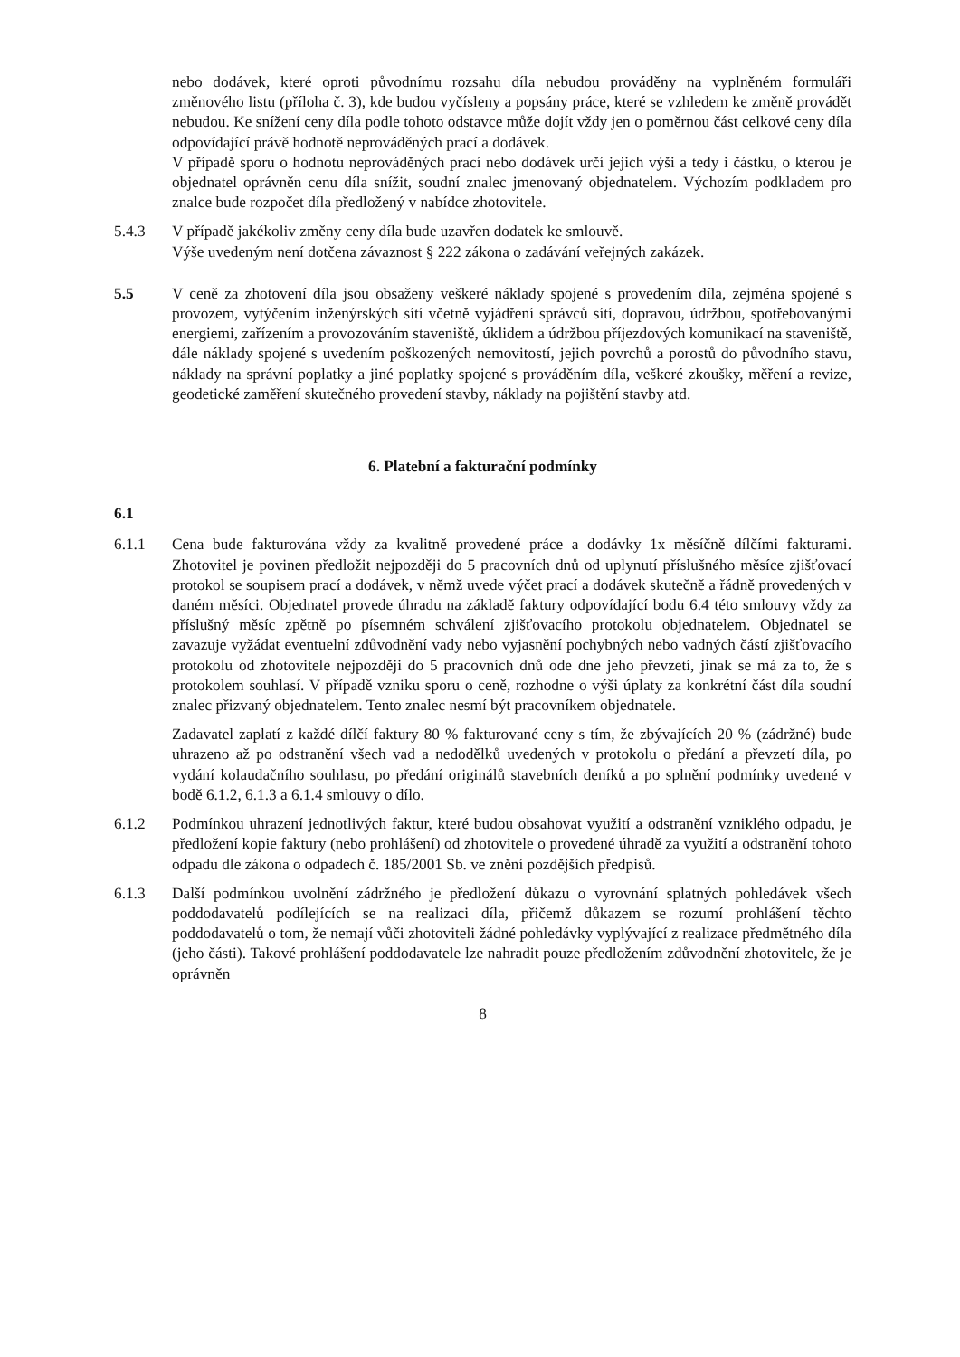nebo dodávek, které oproti původnímu rozsahu díla nebudou prováděny na vyplněném formuláři změnového listu (příloha č. 3), kde budou vyčísleny a popsány práce, které se vzhledem ke změně provádět nebudou. Ke snížení ceny díla podle tohoto odstavce může dojít vždy jen o poměrnou část celkové ceny díla odpovídající právě hodnotě neprováděných prací a dodávek.
V případě sporu o hodnotu neprováděných prací nebo dodávek určí jejich výši a tedy i částku, o kterou je objednatel oprávněn cenu díla snížit, soudní znalec jmenovaný objednatelem. Výchozím podkladem pro znalce bude rozpočet díla předložený v nabídce zhotovitele.
5.4.3 V případě jakékoliv změny ceny díla bude uzavřen dodatek ke smlouvě.
Výše uvedeným není dotčena závaznost § 222 zákona o zadávání veřejných zakázek.
5.5 V ceně za zhotovení díla jsou obsaženy veškeré náklady spojené s provedením díla, zejména spojené s provozem, vytýčením inženýrských sítí včetně vyjádření správců sítí, dopravou, údržbou, spotřebovanými energiemi, zařízením a provozováním staveniště, úklidem a údržbou příjezdových komunikací na staveniště, dále náklady spojené s uvedením poškozených nemovitostí, jejich povrchů a porostů do původního stavu, náklady na správní poplatky a jiné poplatky spojené s prováděním díla, veškeré zkoušky, měření a revize, geodetické zaměření skutečného provedení stavby, náklady na pojištění stavby atd.
6. Platební a fakturační podmínky
6.1
6.1.1 Cena bude fakturována vždy za kvalitně provedené práce a dodávky 1x měsíčně dílčími fakturami. Zhotovitel je povinen předložit nejpozději do 5 pracovních dnů od uplynutí příslušného měsíce zjišťovací protokol se soupisem prací a dodávek, v němž uvede výčet prací a dodávek skutečně a řádně provedených v daném měsíci. Objednatel provede úhradu na základě faktury odpovídající bodu 6.4 této smlouvy vždy za příslušný měsíc zpětně po písemném schválení zjišťovacího protokolu objednatelem. Objednatel se zavazuje vyžádat eventuelní zdůvodnění vady nebo vyjasnění pochybných nebo vadných částí zjišťovacího protokolu od zhotovitele nejpozději do 5 pracovních dnů ode dne jeho převzetí, jinak se má za to, že s protokolem souhlasí. V případě vzniku sporu o ceně, rozhodne o výši úplaty za konkrétní část díla soudní znalec přizvaný objednatelem. Tento znalec nesmí být pracovníkem objednatele.
Zadavatel zaplatí z každé dílčí faktury 80 % fakturované ceny s tím, že zbývajících 20 % (zádržné) bude uhrazeno až po odstranění všech vad a nedodělků uvedených v protokolu o předání a převzetí díla, po vydání kolaudačního souhlasu, po předání originálů stavebních deníků a po splnění podmínky uvedené v bodě 6.1.2, 6.1.3 a 6.1.4 smlouvy o dílo.
6.1.2 Podmínkou uhrazení jednotlivých faktur, které budou obsahovat využití a odstranění vzniklého odpadu, je předložení kopie faktury (nebo prohlášení) od zhotovitele o provedené úhradě za využití a odstranění tohoto odpadu dle zákona o odpadech č. 185/2001 Sb. ve znění pozdějších předpisů.
6.1.3 Další podmínkou uvolnění zádržného je předložení důkazu o vyrovnání splatných pohledávek všech poddodavatelů podílejících se na realizaci díla, přičemž důkazem se rozumí prohlášení těchto poddodavatelů o tom, že nemají vůči zhotoviteli žádné pohledávky vyplývající z realizace předmětného díla (jeho části). Takové prohlášení poddodavatele lze nahradit pouze předložením zdůvodnění zhotovitele, že je oprávněn
8